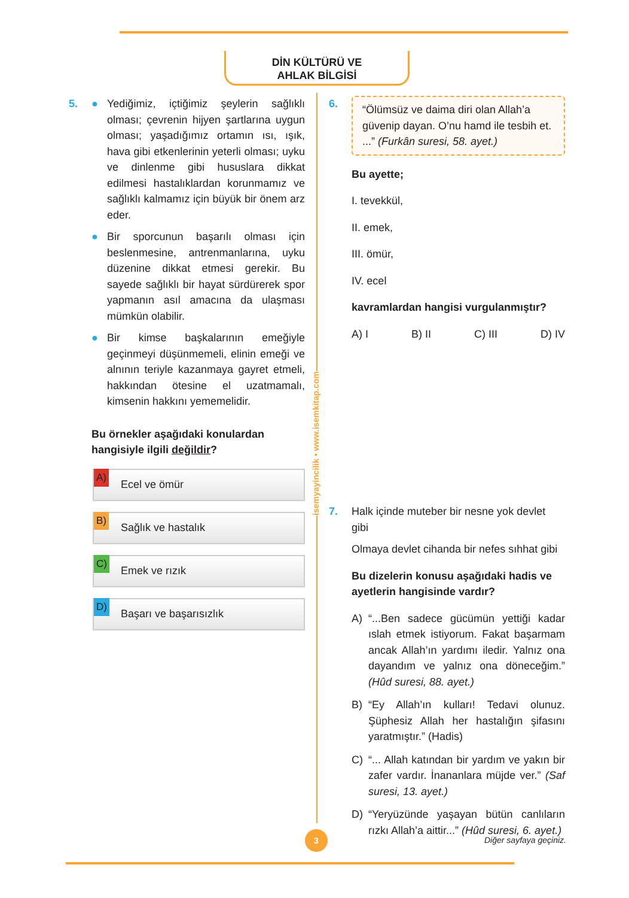DİN KÜLTÜRÜ VE
AHLAK BİLGİSİ
isemyayincilik • www.isemkitap.com
5. ● Yediğimiz, içtiğimiz şeylerin sağlıklı olması; çevrenin hijyen şartlarına uygun olması; yaşadığımız ortamın ısı, ışık, hava gibi etkenlerinin yeterli olması; uyku ve dinlenme gibi hususlara dikkat edilmesi hastalıklardan korunmamız ve sağlıklı kalmamız için büyük bir önem arz eder.
● Bir sporcunun başarılı olması için beslenmesine, antrenmanlarına, uyku düzenine dikkat etmesi gerekir. Bu sayede sağlıklı bir hayat sürdürerek spor yapmanın asıl amacına da ulaşması mümkün olabilir.
● Bir kimse başkalarının emeğiyle geçinmeyi düşünmemeli, elinin emeği ve alnının teriyle kazanmaya gayret etmeli, hakkından ötesine el uzatmamalı, kimsenin hakkını yememelidir.
Bu örnekler aşağıdaki konulardan hangisiyle ilgili değildir?
A) Ecel ve ömür
B) Sağlık ve hastalık
C) Emek ve rızık
D) Başarı ve başarısızlık
6.
“Ölümsüz ve daima diri olan Allah’a güvenip dayan. O’nu hamd ile tesbih et. ...” (Furkân suresi, 58. ayet.)
Bu ayette;
I. tevekkül,
II. emek,
III. ömür,
IV. ecel
kavramlardan hangisi vurgulanmıştır?
A) I B) II C) III D) IV
7. Halk içinde muteber bir nesne yok devlet gibi
Olmaya devlet cihanda bir nefes sıhhat gibi
Bu dizelerin konusu aşağıdaki hadis ve ayetlerin hangisinde vardır?
A) “...Ben sadece gücümün yettiği kadar ıslah etmek istiyorum. Fakat başarmam ancak Allah’ın yardımı iledir. Yalnız ona dayandım ve yalnız ona döneceğim.” (Hûd suresi, 88. ayet.)
B) “Ey Allah’ın kulları! Tedavi olunuz. Şüphesiz Allah her hastalığın şifasını yaratmıştır.” (Hadis)
C) “... Allah katından bir yardım ve yakın bir zafer vardır. İnananlara müjde ver.” (Saf suresi, 13. ayet.)
D) “Yeryüzünde yaşayan bütün canlıların rızkı Allah’a aittir...” (Hûd suresi, 6. ayet.)
3
Diğer sayfaya geçiniz.